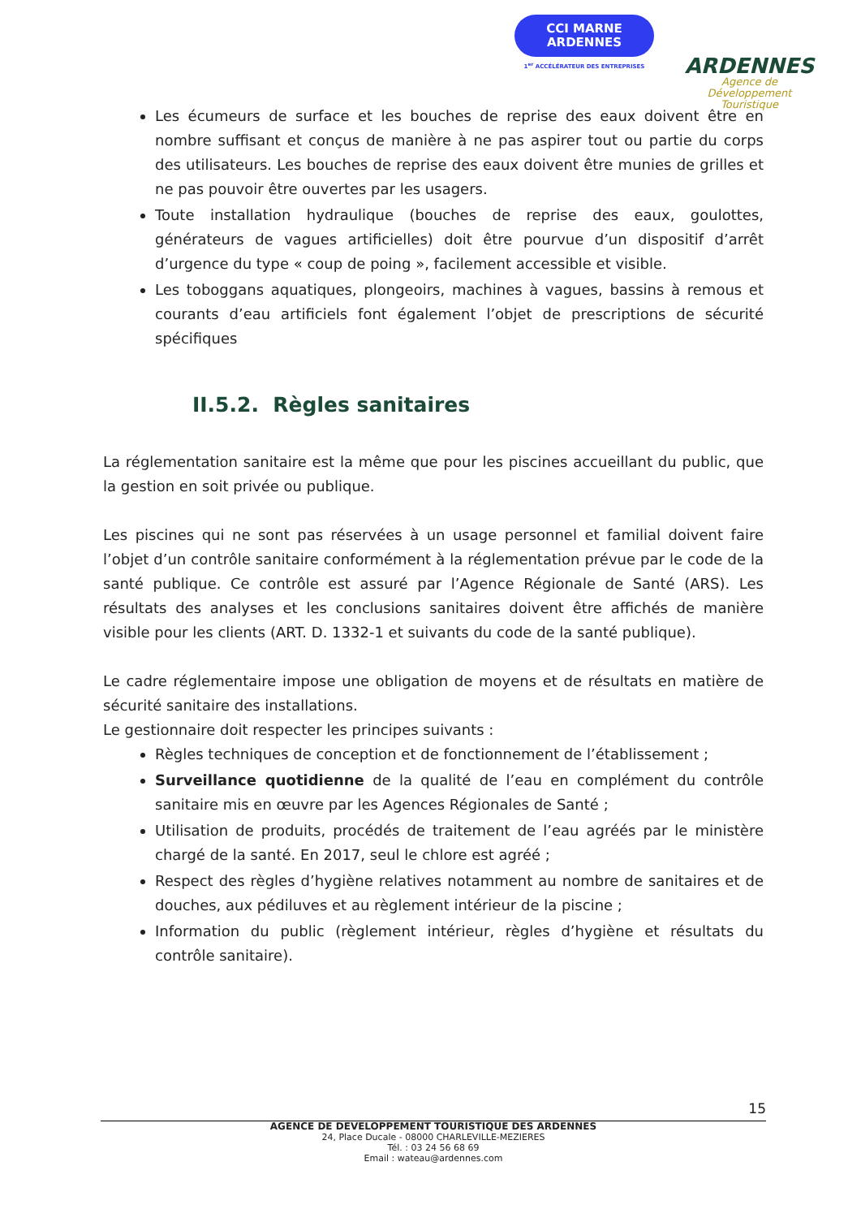CCI MARNE
ARDENNES
1<sup>er</sup> ACCÉLÉRATEUR DES ENTREPRISES
ARDENNES
Agence de Développement
Touristique
Les écumeurs de surface et les bouches de reprise des eaux doivent être en nombre suffisant et conçus de manière à ne pas aspirer tout ou partie du corps des utilisateurs. Les bouches de reprise des eaux doivent être munies de grilles et ne pas pouvoir être ouvertes par les usagers.
Toute installation hydraulique (bouches de reprise des eaux, goulottes, générateurs de vagues artificielles) doit être pourvue d’un dispositif d’arrêt d’urgence du type « coup de poing », facilement accessible et visible.
Les toboggans aquatiques, plongeoirs, machines à vagues, bassins à remous et courants d’eau artificiels font également l’objet de prescriptions de sécurité spécifiques
II.5.2. Règles sanitaires
La réglementation sanitaire est la même que pour les piscines accueillant du public, que la gestion en soit privée ou publique.
Les piscines qui ne sont pas réservées à un usage personnel et familial doivent faire l’objet d’un contrôle sanitaire conformément à la réglementation prévue par le code de la santé publique. Ce contrôle est assuré par l’Agence Régionale de Santé (ARS). Les résultats des analyses et les conclusions sanitaires doivent être affichés de manière visible pour les clients (ART. D. 1332-1 et suivants du code de la santé publique).
Le cadre réglementaire impose une obligation de moyens et de résultats en matière de sécurité sanitaire des installations.
Le gestionnaire doit respecter les principes suivants :
Règles techniques de conception et de fonctionnement de l’établissement ;
Surveillance quotidienne de la qualité de l’eau en complément du contrôle sanitaire mis en œuvre par les Agences Régionales de Santé ;
Utilisation de produits, procédés de traitement de l’eau agréés par le ministère chargé de la santé. En 2017, seul le chlore est agréé ;
Respect des règles d’hygiène relatives notamment au nombre de sanitaires et de douches, aux pédiluves et au règlement intérieur de la piscine ;
Information du public (règlement intérieur, règles d’hygiène et résultats du contrôle sanitaire).
15
AGENCE DE DEVELOPPEMENT TOURISTIQUE DES ARDENNES
24, Place Ducale - 08000 CHARLEVILLE-MEZIERES
Tél. : 03 24 56 68 69
Email : wateau@ardennes.com